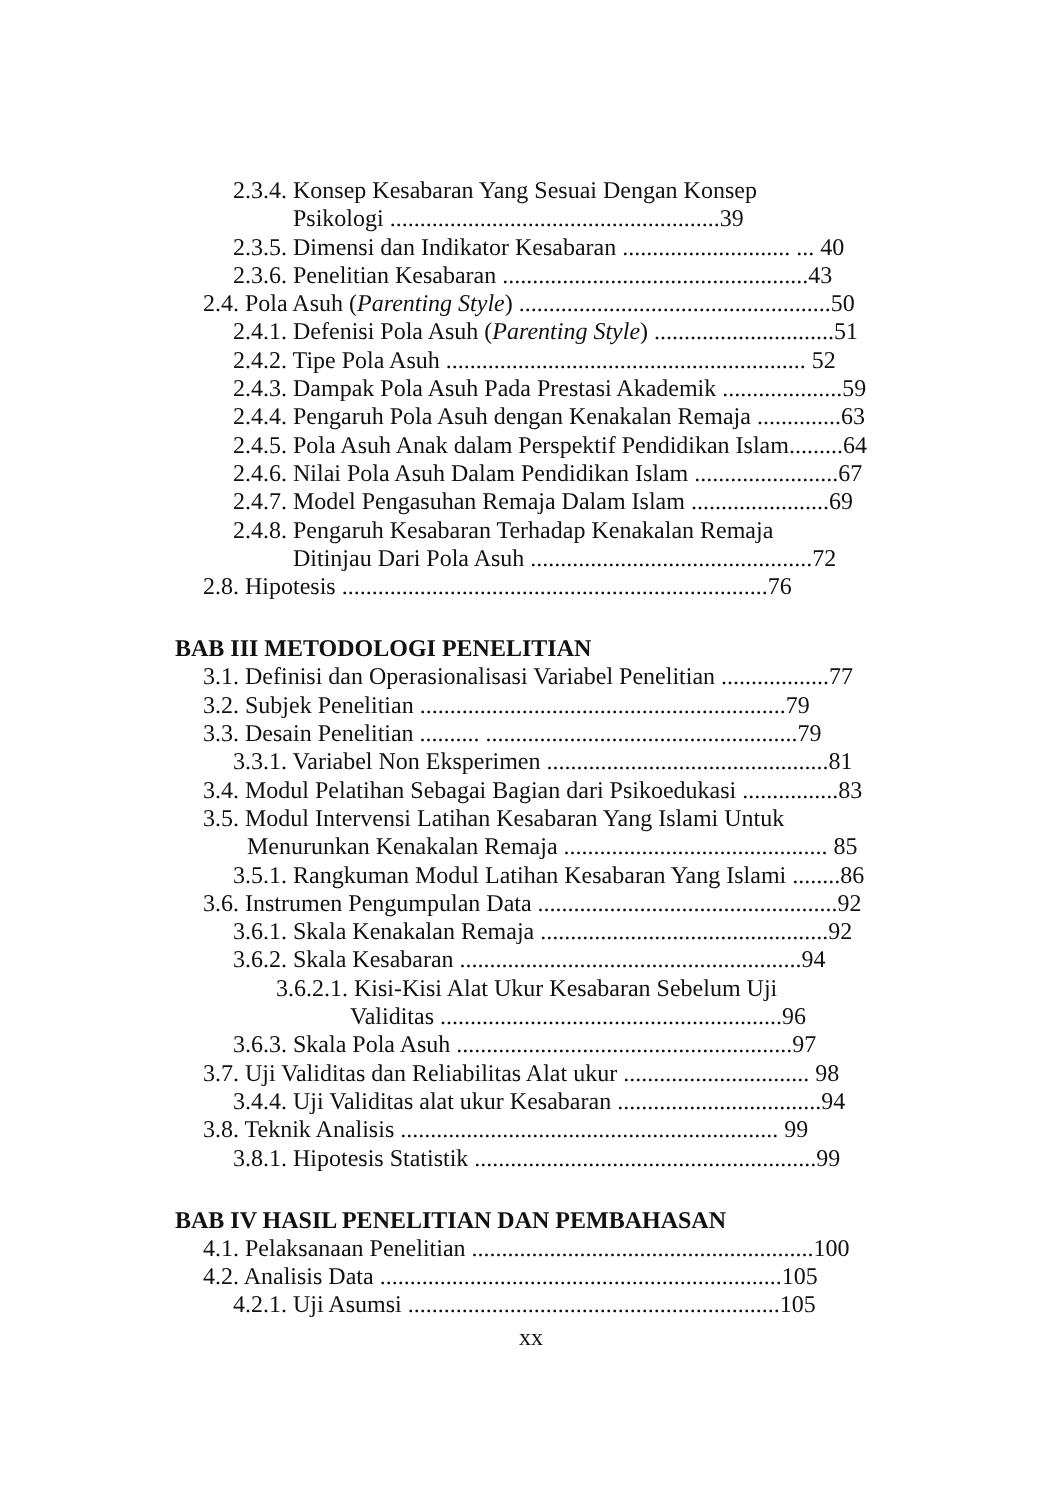2.3.4. Konsep Kesabaran Yang Sesuai Dengan Konsep
Psikologi .......................................................39
2.3.5. Dimensi dan Indikator Kesabaran ............................ ... 40
2.3.6. Penelitian Kesabaran ...................................................43
2.4. Pola Asuh (Parenting Style) ....................................................50
2.4.1. Defenisi Pola Asuh (Parenting Style) ..............................51
2.4.2. Tipe Pola Asuh ............................................................ 52
2.4.3. Dampak Pola Asuh Pada Prestasi Akademik ....................59
2.4.4. Pengaruh Pola Asuh dengan Kenakalan Remaja ..............63
2.4.5. Pola Asuh Anak dalam Perspektif Pendidikan Islam.........64
2.4.6. Nilai Pola Asuh Dalam Pendidikan Islam ........................67
2.4.7. Model Pengasuhan Remaja Dalam Islam .......................69
2.4.8. Pengaruh Kesabaran Terhadap Kenakalan Remaja
Ditinjau Dari Pola Asuh ...............................................72
2.8. Hipotesis .......................................................................76
BAB III METODOLOGI PENELITIAN
3.1. Definisi dan Operasionalisasi Variabel Penelitian ..................77
3.2. Subjek Penelitian .............................................................79
3.3. Desain Penelitian .......... ....................................................79
3.3.1. Variabel Non Eksperimen ...............................................81
3.4. Modul Pelatihan Sebagai Bagian dari Psikoedukasi ................83
3.5. Modul Intervensi Latihan Kesabaran Yang Islami Untuk
Menurunkan Kenakalan Remaja ............................................ 85
3.5.1. Rangkuman Modul Latihan Kesabaran Yang Islami ........86
3.6. Instrumen Pengumpulan Data ..................................................92
3.6.1. Skala Kenakalan Remaja ................................................92
3.6.2. Skala Kesabaran .........................................................94
3.6.2.1. Kisi-Kisi Alat Ukur Kesabaran Sebelum Uji
Validitas .........................................................96
3.6.3. Skala Pola Asuh ........................................................97
3.7. Uji Validitas dan Reliabilitas Alat ukur ............................... 98
3.4.4. Uji Validitas alat ukur Kesabaran ..................................94
3.8. Teknik Analisis ............................................................... 99
3.8.1. Hipotesis Statistik .........................................................99
BAB IV HASIL PENELITIAN DAN PEMBAHASAN
4.1. Pelaksanaan Penelitian .........................................................100
4.2. Analisis Data ...................................................................105
4.2.1. Uji Asumsi ..............................................................105
xx